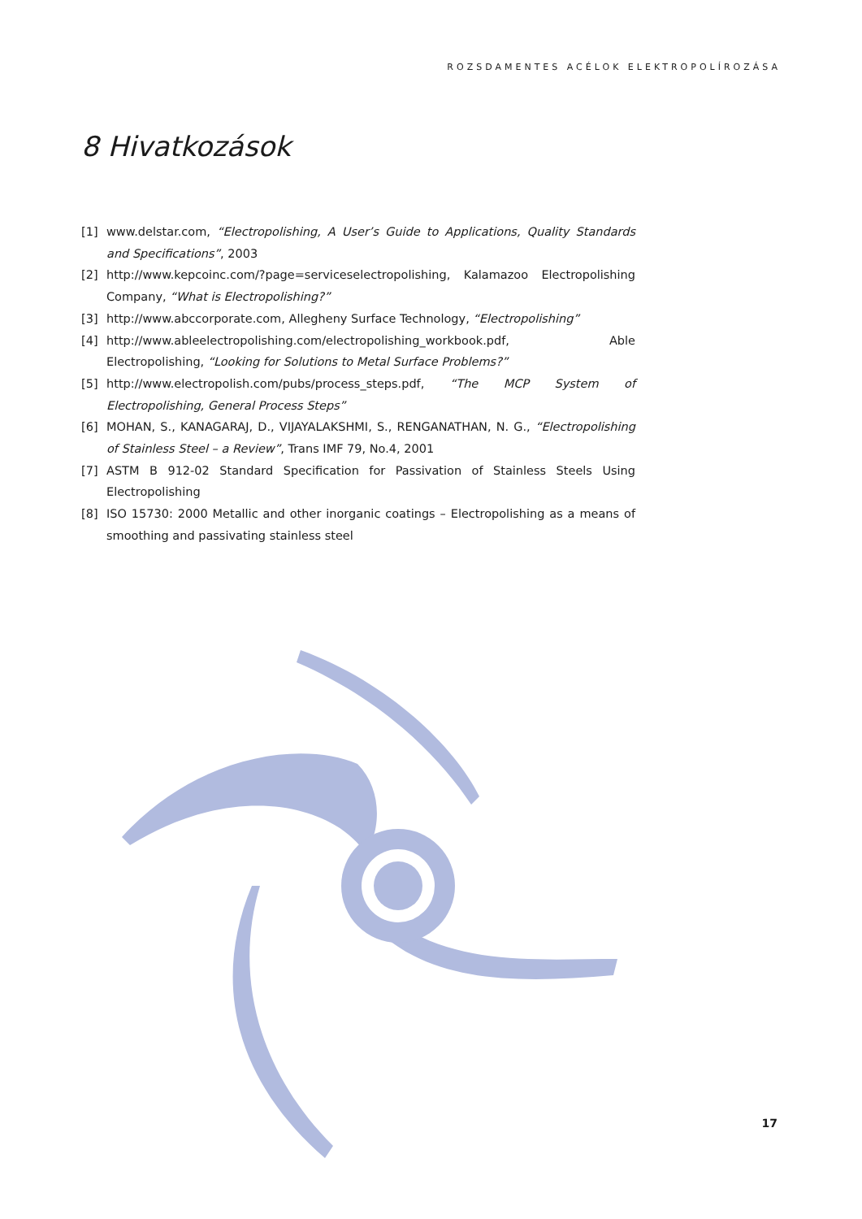ROZSDAMENTES ACÉLOK ELEKTROPOLÍROZÁSA
8 Hivatkozások
[1] www.delstar.com, “Electropolishing, A User’s Guide to Applications, Quality Standards and Specifications”, 2003
[2] http://www.kepcoinc.com/?page=serviceselectropolishing, Kalamazoo Electropolishing Company, “What is Electropolishing?”
[3] http://www.abccorporate.com, Allegheny Surface Technology, “Electropolishing”
[4] http://www.ableelectropolishing.com/electropolishing_workbook.pdf, Able Electropolishing, “Looking for Solutions to Metal Surface Problems?”
[5] http://www.electropolish.com/pubs/process_steps.pdf, “The MCP System of Electropolishing, General Process Steps”
[6] MOHAN, S., KANAGARAJ, D., VIJAYALAKSHMI, S., RENGANATHAN, N. G., “Electropolishing of Stainless Steel – a Review”, Trans IMF 79, No.4, 2001
[7] ASTM B 912-02 Standard Specification for Passivation of Stainless Steels Using Electropolishing
[8] ISO 15730: 2000 Metallic and other inorganic coatings – Electropolishing as a means of smoothing and passivating stainless steel
17